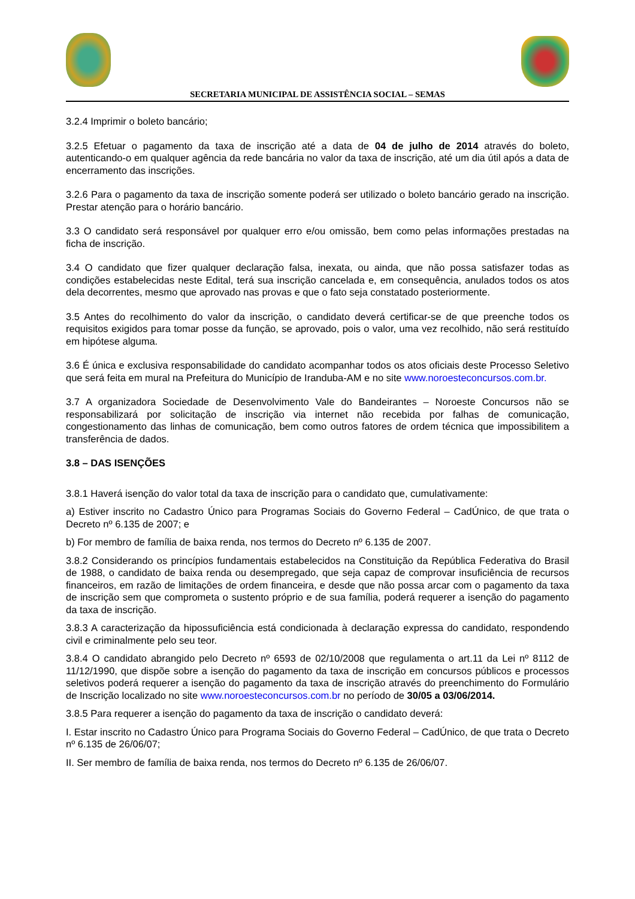SECRETARIA MUNICIPAL DE ASSISTÊNCIA SOCIAL – SEMAS
3.2.4 Imprimir o boleto bancário;
3.2.5 Efetuar o pagamento da taxa de inscrição até a data de 04 de julho de 2014 através do boleto, autenticando-o em qualquer agência da rede bancária no valor da taxa de inscrição, até um dia útil após a data de encerramento das inscrições.
3.2.6 Para o pagamento da taxa de inscrição somente poderá ser utilizado o boleto bancário gerado na inscrição. Prestar atenção para o horário bancário.
3.3 O candidato será responsável por qualquer erro e/ou omissão, bem como pelas informações prestadas na ficha de inscrição.
3.4 O candidato que fizer qualquer declaração falsa, inexata, ou ainda, que não possa satisfazer todas as condições estabelecidas neste Edital, terá sua inscrição cancelada e, em consequência, anulados todos os atos dela decorrentes, mesmo que aprovado nas provas e que o fato seja constatado posteriormente.
3.5 Antes do recolhimento do valor da inscrição, o candidato deverá certificar-se de que preenche todos os requisitos exigidos para tomar posse da função, se aprovado, pois o valor, uma vez recolhido, não será restituído em hipótese alguma.
3.6 É única e exclusiva responsabilidade do candidato acompanhar todos os atos oficiais deste Processo Seletivo que será feita em mural na Prefeitura do Município de Iranduba-AM e no site www.noroesteconcursos.com.br.
3.7 A organizadora Sociedade de Desenvolvimento Vale do Bandeirantes – Noroeste Concursos não se responsabilizará por solicitação de inscrição via internet não recebida por falhas de comunicação, congestionamento das linhas de comunicação, bem como outros fatores de ordem técnica que impossibilitem a transferência de dados.
3.8 – DAS ISENÇÕES
3.8.1 Haverá isenção do valor total da taxa de inscrição para o candidato que, cumulativamente:
a) Estiver inscrito no Cadastro Único para Programas Sociais do Governo Federal – CadÚnico, de que trata o Decreto nº 6.135 de 2007; e
b) For membro de família de baixa renda, nos termos do Decreto nº 6.135 de 2007.
3.8.2 Considerando os princípios fundamentais estabelecidos na Constituição da República Federativa do Brasil de 1988, o candidato de baixa renda ou desempregado, que seja capaz de comprovar insuficiência de recursos financeiros, em razão de limitações de ordem financeira, e desde que não possa arcar com o pagamento da taxa de inscrição sem que comprometa o sustento próprio e de sua família, poderá requerer a isenção do pagamento da taxa de inscrição.
3.8.3 A caracterização da hipossuficiência está condicionada à declaração expressa do candidato, respondendo civil e criminalmente pelo seu teor.
3.8.4 O candidato abrangido pelo Decreto nº 6593 de 02/10/2008 que regulamenta o art.11 da Lei nº 8112 de 11/12/1990, que dispõe sobre a isenção do pagamento da taxa de inscrição em concursos públicos e processos seletivos poderá requerer a isenção do pagamento da taxa de inscrição através do preenchimento do Formulário de Inscrição localizado no site www.noroesteconcursos.com.br no período de 30/05 a 03/06/2014.
3.8.5 Para requerer a isenção do pagamento da taxa de inscrição o candidato deverá:
I. Estar inscrito no Cadastro Único para Programa Sociais do Governo Federal – CadÚnico, de que trata o Decreto nº 6.135 de 26/06/07;
II. Ser membro de família de baixa renda, nos termos do Decreto nº 6.135 de 26/06/07.